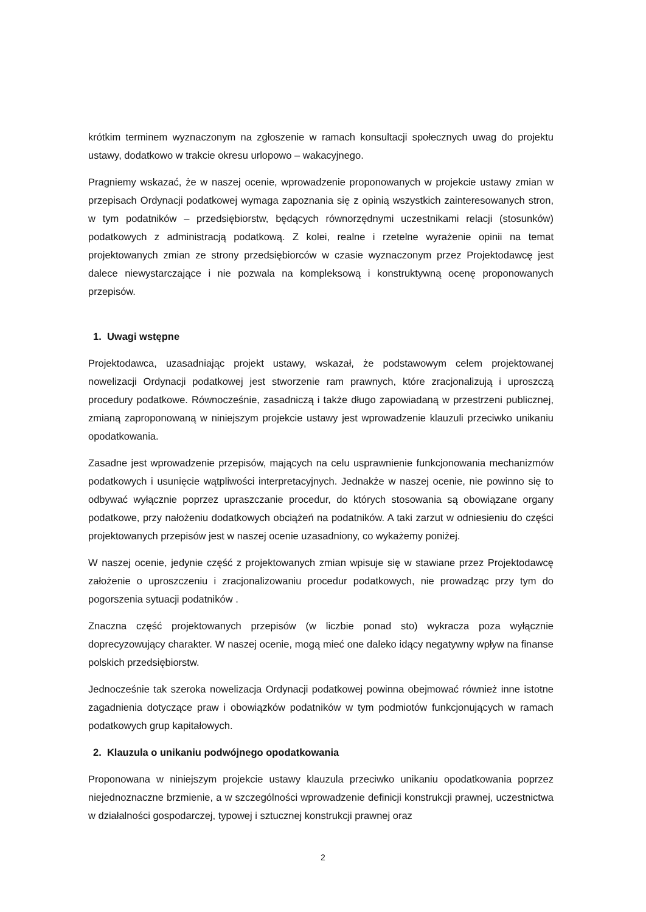krótkim terminem wyznaczonym na zgłoszenie w ramach konsultacji społecznych uwag do projektu ustawy, dodatkowo w trakcie okresu urlopowo – wakacyjnego.
Pragniemy wskazać, że w naszej ocenie, wprowadzenie proponowanych w projekcie ustawy zmian w przepisach Ordynacji podatkowej wymaga zapoznania się z opinią wszystkich zainteresowanych stron, w tym podatników – przedsiębiorstw, będących równorzędnymi uczestnikami relacji (stosunków) podatkowych z administracją podatkową. Z kolei, realne i rzetelne wyrażenie opinii na temat projektowanych zmian ze strony przedsiębiorców w czasie wyznaczonym przez Projektodawcę jest dalece niewystarczające i nie pozwala na kompleksową i konstruktywną ocenę proponowanych przepisów.
1. Uwagi wstępne
Projektodawca, uzasadniając projekt ustawy, wskazał, że podstawowym celem projektowanej nowelizacji Ordynacji podatkowej jest stworzenie ram prawnych, które zracjonalizują i uproszczą procedury podatkowe. Równocześnie, zasadniczą i także długo zapowiadaną w przestrzeni publicznej, zmianą zaproponowaną w niniejszym projekcie ustawy jest wprowadzenie klauzuli przeciwko unikaniu opodatkowania.
Zasadne jest wprowadzenie przepisów, mających na celu usprawnienie funkcjonowania mechanizmów podatkowych i usunięcie wątpliwości interpretacyjnych. Jednakże w naszej ocenie, nie powinno się to odbywać wyłącznie poprzez upraszczanie procedur, do których stosowania są obowiązane organy podatkowe, przy nałożeniu dodatkowych obciążeń na podatników. A taki zarzut w odniesieniu do części projektowanych przepisów jest w naszej ocenie uzasadniony, co wykażemy poniżej.
W naszej ocenie, jedynie część z projektowanych zmian wpisuje się w stawiane przez Projektodawcę założenie o uproszczeniu i zracjonalizowaniu procedur podatkowych, nie prowadząc przy tym do pogorszenia sytuacji podatników .
Znaczna część projektowanych przepisów (w liczbie ponad sto) wykracza poza wyłącznie doprecyzowujący charakter. W naszej ocenie, mogą mieć one daleko idący negatywny wpływ na finanse polskich przedsiębiorstw.
Jednocześnie tak szeroka nowelizacja Ordynacji podatkowej powinna obejmować również inne istotne zagadnienia dotyczące praw i obowiązków podatników w tym podmiotów funkcjonujących w ramach podatkowych grup kapitałowych.
2. Klauzula o unikaniu podwójnego opodatkowania
Proponowana w niniejszym projekcie ustawy klauzula przeciwko unikaniu opodatkowania poprzez niejednoznaczne brzmienie, a w szczególności wprowadzenie definicji konstrukcji prawnej, uczestnictwa w działalności gospodarczej, typowej i sztucznej konstrukcji prawnej oraz
2